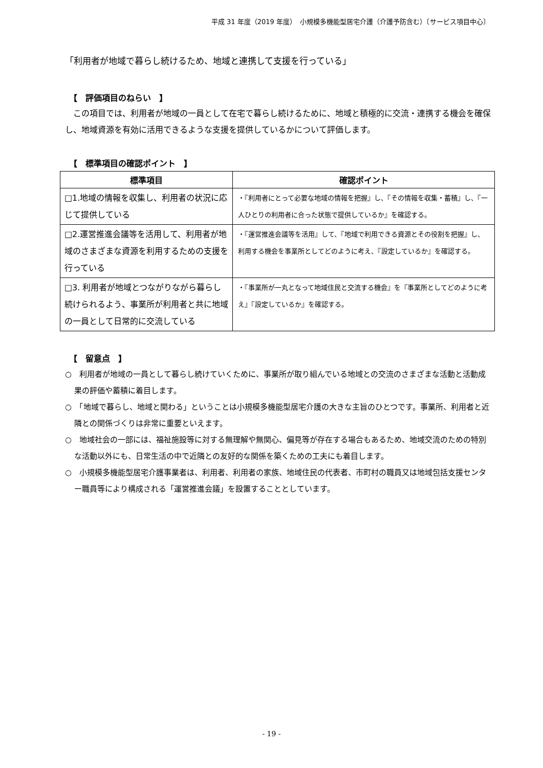平成 31 年度（2019 年度）　小規模多機能型居宅介護（介護予防含む）〔サービス項目中心〕
「利用者が地域で暮らし続けるため、地域と連携して支援を行っている」
【　評価項目のねらい　】
　この項目では、利用者が地域の一員として在宅で暮らし続けるために、地域と積極的に交流・連携する機会を確保し、地域資源を有効に活用できるような支援を提供しているかについて評価します。
【　標準項目の確認ポイント　】
| 標準項目 | 確認ポイント |
| --- | --- |
| □1.地域の情報を収集し、利用者の状況に応じて提供している | ・『利用者にとって必要な地域の情報を把握』し、『その情報を収集・蓄積』し、『一人ひとりの利用者に合った状態で提供しているか』を確認する。 |
| □2.運営推進会議等を活用して、利用者が地域のさまざまな資源を利用するための支援を行っている | ・『運営推進会議等を活用』して、『地域で利用できる資源とその役割を把握』し、利用する機会を事業所としてどのように考え、『設定しているか』を確認する。 |
| □3. 利用者が地域とつながりながら暮らし続けられるよう、事業所が利用者と共に地域の一員として日常的に交流している | ・『事業所が一丸となって地域住民と交流する機会』を『事業所としてどのように考え』『設定しているか』を確認する。 |
【　留意点　】
○　利用者が地域の一員として暮らし続けていくために、事業所が取り組んでいる地域との交流のさまざまな活動と活動成果の評価や蓄積に着目します。
○　「地域で暮らし、地域と関わる」ということは小規模多機能型居宅介護の大きな主旨のひとつです。事業所、利用者と近隣との関係づくりは非常に重要といえます。
○　地域社会の一部には、福祉施設等に対する無理解や無関心、偏見等が存在する場合もあるため、地域交流のための特別な活動以外にも、日常生活の中で近隣との友好的な関係を築くための工夫にも着目します。
○　小規模多機能型居宅介護事業者は、利用者、利用者の家族、地域住民の代表者、市町村の職員又は地域包括支援センター職員等により構成される「運営推進会議」を設置することとしています。
- 19 -